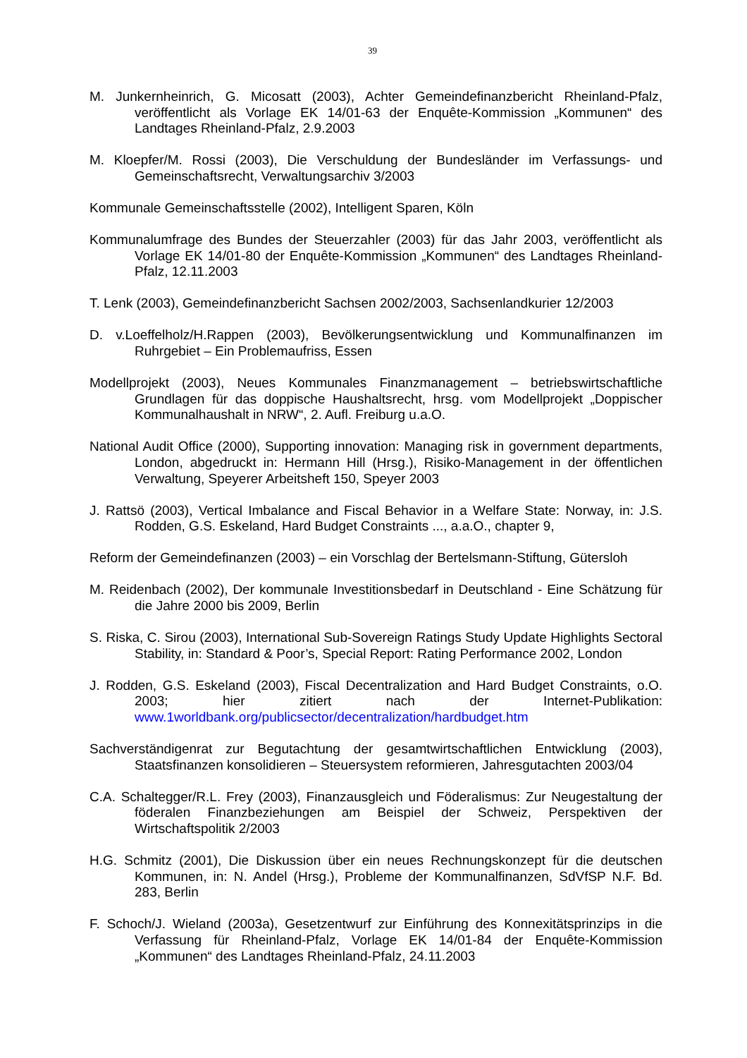39
M. Junkernheinrich, G. Micosatt (2003), Achter Gemeindefinanzbericht Rheinland-Pfalz, veröffentlicht als Vorlage EK 14/01-63 der Enquête-Kommission „Kommunen“ des Landtages Rheinland-Pfalz, 2.9.2003
M. Kloepfer/M. Rossi (2003), Die Verschuldung der Bundesländer im Verfassungs- und Gemeinschaftsrecht, Verwaltungsarchiv 3/2003
Kommunale Gemeinschaftsstelle (2002), Intelligent Sparen, Köln
Kommunalumfrage des Bundes der Steuerzahler (2003) für das Jahr 2003, veröffentlicht als Vorlage EK 14/01-80 der Enquête-Kommission „Kommunen“ des Landtages Rheinland-Pfalz, 12.11.2003
T. Lenk (2003), Gemeindefinanzbericht Sachsen 2002/2003, Sachsenlandkurier 12/2003
D. v.Loeffelholz/H.Rappen (2003), Bevölkerungsentwicklung und Kommunalfinanzen im Ruhrgebiet – Ein Problemaufriss, Essen
Modellprojekt (2003), Neues Kommunales Finanzmanagement – betriebswirtschaftliche Grundlagen für das doppische Haushaltsrecht, hrsg. vom Modellprojekt „Doppischer Kommunalhaushalt in NRW“, 2. Aufl. Freiburg u.a.O.
National Audit Office (2000), Supporting innovation: Managing risk in government departments, London, abgedruckt in: Hermann Hill (Hrsg.), Risiko-Management in der öffentlichen Verwaltung, Speyerer Arbeitsheft 150, Speyer 2003
J. Rattsö (2003), Vertical Imbalance and Fiscal Behavior in a Welfare State: Norway, in: J.S. Rodden, G.S. Eskeland, Hard Budget Constraints ..., a.a.O., chapter 9,
Reform der Gemeindefinanzen (2003) – ein Vorschlag der Bertelsmann-Stiftung, Gütersloh
M. Reidenbach (2002), Der kommunale Investitionsbedarf in Deutschland - Eine Schätzung für die Jahre 2000 bis 2009, Berlin
S. Riska, C. Sirou (2003), International Sub-Sovereign Ratings Study Update Highlights Sectoral Stability, in: Standard & Poor’s, Special Report: Rating Performance 2002, London
J. Rodden, G.S. Eskeland (2003), Fiscal Decentralization and Hard Budget Constraints, o.O. 2003; hier zitiert nach der Internet-Publikation: www.1worldbank.org/publicsector/decentralization/hardbudget.htm
Sachverständigenrat zur Begutachtung der gesamtwirtschaftlichen Entwicklung (2003), Staatsfinanzen konsolidieren – Steuersystem reformieren, Jahresgutachten 2003/04
C.A. Schaltegger/R.L. Frey (2003), Finanzausgleich und Föderalismus: Zur Neugestaltung der föderalen Finanzbeziehungen am Beispiel der Schweiz, Perspektiven der Wirtschaftspolitik 2/2003
H.G. Schmitz (2001), Die Diskussion über ein neues Rechnungskonzept für die deutschen Kommunen, in: N. Andel (Hrsg.), Probleme der Kommunalfinanzen, SdVfSP N.F. Bd. 283, Berlin
F. Schoch/J. Wieland (2003a), Gesetzentwurf zur Einführung des Konnexitätsprinzips in die Verfassung für Rheinland-Pfalz, Vorlage EK 14/01-84 der Enquête-Kommission „Kommunen“ des Landtages Rheinland-Pfalz, 24.11.2003